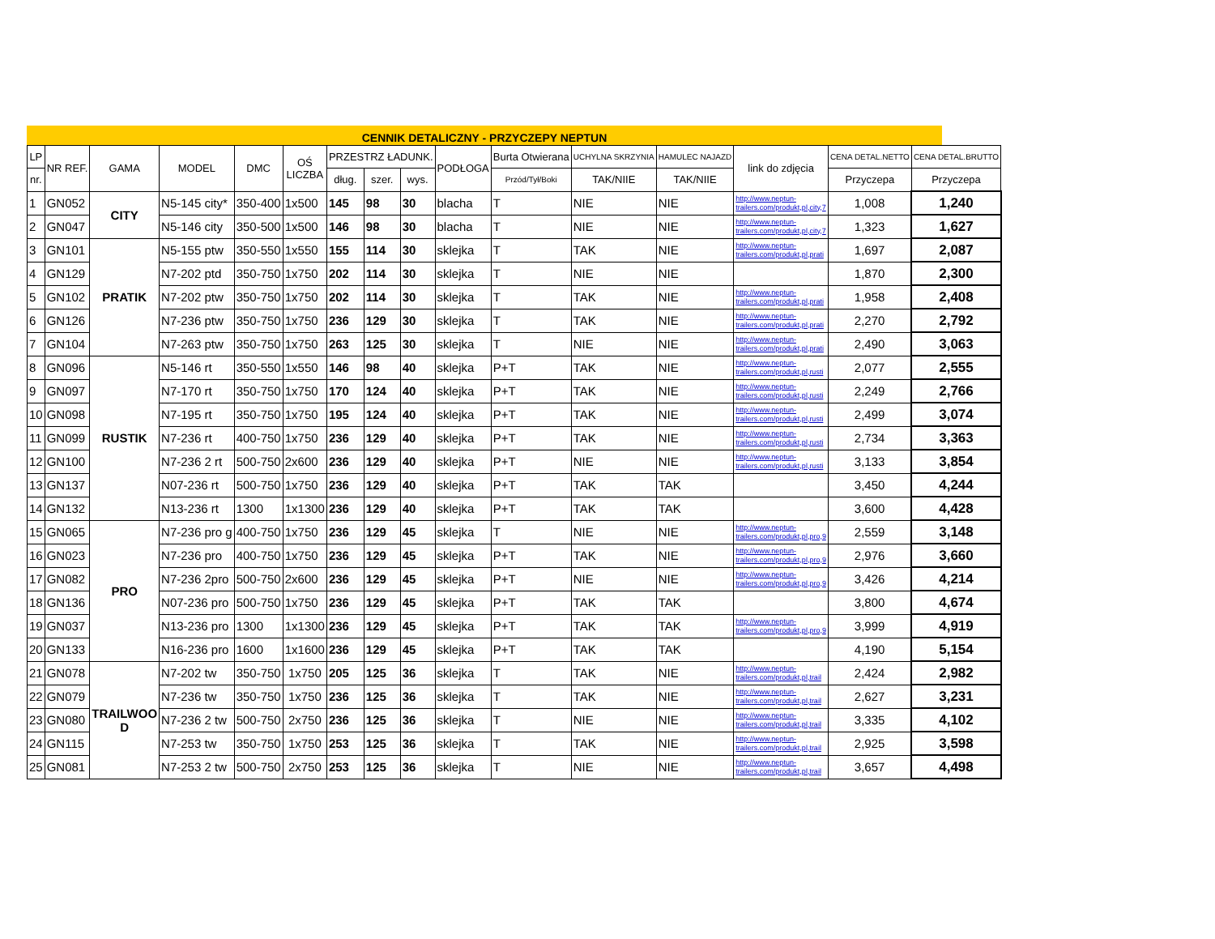CENNIK DETALICZNY - PRZYCZEPY NEPTUN
| LP | NR REF. | GAMA | MODEL | DMC | OŚ LICZBA | PRZESTRZ ŁADUNK. | | | PODŁOGA | Burta Otwierana | UCHYLNA SKRZYNIA | HAMULEC NAJAZD | link do zdjęcia | CENA DETAL.NETTO | CENA DETAL.BRUTTO |
| --- | --- | --- | --- | --- | --- | --- | --- | --- | --- | --- | --- | --- | --- | --- | --- |
| nr. | | | | | | dług. | szer. | wys. | | Przód/Tył/Boki | TAK/NIIE | TAK/NIIE | | Przyczepa | Przyczepa |
| 1 | GN052 | CITY | N5-145 city* | 350-400 | 1x500 | 145 | 98 | 30 | blacha | T | NIE | NIE | http://www.neptun- trailers.com/produkt,pl,city,7 | 1,008 | 1,240 |
| 2 | GN047 | | N5-146 city | 350-500 | 1x500 | 146 | 98 | 30 | blacha | T | NIE | NIE | http://www.neptun- trailers.com/produkt,pl,city,7 | 1,323 | 1,627 |
| 3 | GN101 | PRATIK | N5-155 ptw | 350-550 | 1x550 | 155 | 114 | 30 | sklejka | T | TAK | NIE | http://www.neptun- trailers.com/produkt,pl,prati | 1,697 | 2,087 |
| 4 | GN129 | | N7-202 ptd | 350-750 | 1x750 | 202 | 114 | 30 | sklejka | T | NIE | NIE | | 1,870 | 2,300 |
| 5 | GN102 | | N7-202 ptw | 350-750 | 1x750 | 202 | 114 | 30 | sklejka | T | TAK | NIE | http://www.neptun- trailers.com/produkt,pl,prati | 1,958 | 2,408 |
| 6 | GN126 | | N7-236 ptw | 350-750 | 1x750 | 236 | 129 | 30 | sklejka | T | TAK | NIE | http://www.neptun- trailers.com/produkt,pl,prati | 2,270 | 2,792 |
| 7 | GN104 | | N7-263 ptw | 350-750 | 1x750 | 263 | 125 | 30 | sklejka | T | NIE | NIE | http://www.neptun- trailers.com/produkt,pl,prati | 2,490 | 3,063 |
| 8 | GN096 | RUSTIK | N5-146 rt | 350-550 | 1x550 | 146 | 98 | 40 | sklejka | P+T | TAK | NIE | http://www.neptun- trailers.com/produkt,pl,rusti | 2,077 | 2,555 |
| 9 | GN097 | | N7-170 rt | 350-750 | 1x750 | 170 | 124 | 40 | sklejka | P+T | TAK | NIE | http://www.neptun- trailers.com/produkt,pl,rusti | 2,249 | 2,766 |
| 10 | GN098 | | N7-195 rt | 350-750 | 1x750 | 195 | 124 | 40 | sklejka | P+T | TAK | NIE | http://www.neptun- trailers.com/produkt,pl,rusti | 2,499 | 3,074 |
| 11 | GN099 | | N7-236 rt | 400-750 | 1x750 | 236 | 129 | 40 | sklejka | P+T | TAK | NIE | http://www.neptun- trailers.com/produkt,pl,rusti | 2,734 | 3,363 |
| 12 | GN100 | | N7-236 2 rt | 500-750 | 2x600 | 236 | 129 | 40 | sklejka | P+T | NIE | NIE | http://www.neptun- trailers.com/produkt,pl,rusti | 3,133 | 3,854 |
| 13 | GN137 | | N07-236 rt | 500-750 | 1x750 | 236 | 129 | 40 | sklejka | P+T | TAK | TAK | | 3,450 | 4,244 |
| 14 | GN132 | | N13-236 rt | 1300 | 1x1300 | 236 | 129 | 40 | sklejka | P+T | TAK | TAK | | 3,600 | 4,428 |
| 15 | GN065 | PRO | N7-236 pro g | 400-750 | 1x750 | 236 | 129 | 45 | sklejka | T | NIE | NIE | http://www.neptun- trailers.com/produkt,pl,pro,9 | 2,559 | 3,148 |
| 16 | GN023 | | N7-236 pro | 400-750 | 1x750 | 236 | 129 | 45 | sklejka | P+T | TAK | NIE | http://www.neptun- trailers.com/produkt,pl,pro,9 | 2,976 | 3,660 |
| 17 | GN082 | | N7-236 2pro | 500-750 | 2x600 | 236 | 129 | 45 | sklejka | P+T | NIE | NIE | http://www.neptun- trailers.com/produkt,pl,pro,9 | 3,426 | 4,214 |
| 18 | GN136 | | N07-236 pro | 500-750 | 1x750 | 236 | 129 | 45 | sklejka | P+T | TAK | TAK | | 3,800 | 4,674 |
| 19 | GN037 | | N13-236 pro | 1300 | 1x1300 | 236 | 129 | 45 | sklejka | P+T | TAK | TAK | http://www.neptun- trailers.com/produkt,pl,pro,9 | 3,999 | 4,919 |
| 20 | GN133 | | N16-236 pro | 1600 | 1x1600 | 236 | 129 | 45 | sklejka | P+T | TAK | TAK | | 4,190 | 5,154 |
| 21 | GN078 | TRAILWOO D | N7-202 tw | 350-750 | 1x750 | 205 | 125 | 36 | sklejka | T | TAK | NIE | http://www.neptun- trailers.com/produkt,pl,trail | 2,424 | 2,982 |
| 22 | GN079 | | N7-236 tw | 350-750 | 1x750 | 236 | 125 | 36 | sklejka | T | TAK | NIE | http://www.neptun- trailers.com/produkt,pl,trail | 2,627 | 3,231 |
| 23 | GN080 | | N7-236 2 tw | 500-750 | 2x750 | 236 | 125 | 36 | sklejka | T | NIE | NIE | http://www.neptun- trailers.com/produkt,pl,trail | 3,335 | 4,102 |
| 24 | GN115 | | N7-253 tw | 350-750 | 1x750 | 253 | 125 | 36 | sklejka | T | TAK | NIE | http://www.neptun- trailers.com/produkt,pl,trail | 2,925 | 3,598 |
| 25 | GN081 | | N7-253 2 tw | 500-750 | 2x750 | 253 | 125 | 36 | sklejka | T | NIE | NIE | http://www.neptun- trailers.com/produkt,pl,trail | 3,657 | 4,498 |